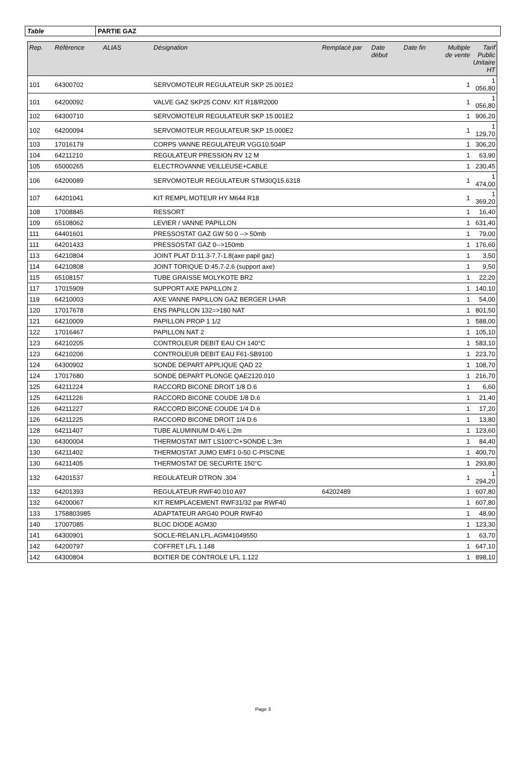Table PARTIE GAZ
| Rep. | Référence | ALIAS | Désignation | Remplacé par | Date début | Date fin | Multiple de vente | Tarif Public Unitaire HT |
| --- | --- | --- | --- | --- | --- | --- | --- | --- |
| 101 | 64300702 | | SERVOMOTEUR REGULATEUR SKP 25.001E2 | | | | 1 | 1 056,80 |
| 101 | 64200092 | | VALVE GAZ SKP25 CONV. KIT R18/R2000 | | | | 1 | 1 056,80 |
| 102 | 64300710 | | SERVOMOTEUR REGULATEUR SKP 15.001E2 | | | | 1 | 906,20 |
| 102 | 64200094 | | SERVOMOTEUR REGULATEUR SKP 15.000E2 | | | | 1 | 1 129,70 |
| 103 | 17016179 | | CORPS VANNE REGULATEUR VGG10.504P | | | | 1 | 306,20 |
| 104 | 64211210 | | REGULATEUR PRESSION RV 12 M | | | | 1 | 63,90 |
| 105 | 65000265 | | ELECTROVANNE VEILLEUSE+CABLE | | | | 1 | 230,45 |
| 106 | 64200089 | | SERVOMOTEUR REGULATEUR STM30Q15.6318 | | | | 1 | 1 474,00 |
| 107 | 64201041 | | KIT REMPL MOTEUR HY M644 R18 | | | | 1 | 1 369,20 |
| 108 | 17008845 | | RESSORT | | | | 1 | 16,40 |
| 109 | 65108062 | | LEVIER / VANNE PAPILLON | | | | 1 | 631,40 |
| 111 | 64401601 | | PRESSOSTAT GAZ GW 50 0 --> 50mb | | | | 1 | 79,00 |
| 111 | 64201433 | | PRESSOSTAT GAZ 0-->150mb | | | | 1 | 176,60 |
| 113 | 64210804 | | JOINT PLAT D:11.3-7.7-1.8(axe papil gaz) | | | | 1 | 3,50 |
| 114 | 64210808 | | JOINT TORIQUE D:45.7-2.6 (support axe) | | | | 1 | 9,50 |
| 115 | 65108157 | | TUBE GRAISSE MOLYKOTE BR2 | | | | 1 | 22,20 |
| 117 | 17015909 | | SUPPORT AXE PAPILLON 2 | | | | 1 | 140,10 |
| 119 | 64210003 | | AXE VANNE PAPILLON GAZ BERGER LHAR | | | | 1 | 54,00 |
| 120 | 17017678 | | ENS PAPILLON 132=>180 NAT | | | | 1 | 801,50 |
| 121 | 64210009 | | PAPILLON PROP 1 1/2 | | | | 1 | 588,00 |
| 122 | 17016467 | | PAPILLON NAT 2 | | | | 1 | 105,10 |
| 123 | 64210205 | | CONTROLEUR DEBIT EAU CH 140°C | | | | 1 | 583,10 |
| 123 | 64210206 | | CONTROLEUR DEBIT EAU F61-SB9100 | | | | 1 | 223,70 |
| 124 | 64300902 | | SONDE DEPART APPLIQUE QAD 22 | | | | 1 | 108,70 |
| 124 | 17017680 | | SONDE DEPART PLONGE QAE2120.010 | | | | 1 | 216,70 |
| 125 | 64211224 | | RACCORD BICONE DROIT 1/8 D.6 | | | | 1 | 6,60 |
| 125 | 64211226 | | RACCORD BICONE COUDE 1/8 D.6 | | | | 1 | 21,40 |
| 126 | 64211227 | | RACCORD BICONE COUDE 1/4 D.6 | | | | 1 | 17,20 |
| 126 | 64211225 | | RACCORD BICONE DROIT 1/4 D.6 | | | | 1 | 13,80 |
| 128 | 64211407 | | TUBE ALUMINIUM D:4/6 L:2m | | | | 1 | 123,60 |
| 130 | 64300004 | | THERMOSTAT IMIT LS100°C+SONDE L:3m | | | | 1 | 84,40 |
| 130 | 64211402 | | THERMOSTAT JUMO EMF1 0-50 C-PISCINE | | | | 1 | 400,70 |
| 130 | 64211405 | | THERMOSTAT DE SECURITE 150°C | | | | 1 | 293,80 |
| 132 | 64201537 | | REGULATEUR DTRON .304 | | | | 1 | 1 294,20 |
| 132 | 64201393 | | REGULATEUR RWF40.010 A97 | 64202489 | | | 1 | 607,80 |
| 132 | 64200067 | | KIT REMPLACEMENT RWF31/32 par RWF40 | | | | 1 | 607,80 |
| 133 | 1758803985 | | ADAPTATEUR ARG40 POUR RWF40 | | | | 1 | 48,90 |
| 140 | 17007085 | | BLOC DIODE AGM30 | | | | 1 | 123,30 |
| 141 | 64300901 | | SOCLE-RELAN.LFL.AGM41049550 | | | | 1 | 63,70 |
| 142 | 64200797 | | COFFRET LFL 1.148 | | | | 1 | 647,10 |
| 142 | 64300804 | | BOITIER DE CONTROLE LFL 1.122 | | | | 1 | 898,10 |
Page 3